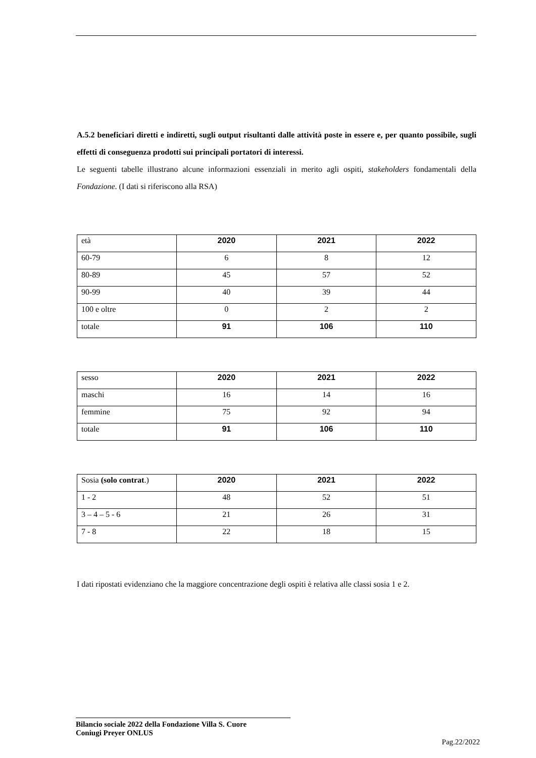A.5.2 beneficiari diretti e indiretti, sugli output risultanti dalle attività poste in essere e, per quanto possibile, sugli effetti di conseguenza prodotti sui principali portatori di interessi.
Le seguenti tabelle illustrano alcune informazioni essenziali in merito agli ospiti, stakeholders fondamentali della Fondazione. (I dati si riferiscono alla RSA)
| età | 2020 | 2021 | 2022 |
| --- | --- | --- | --- |
| 60-79 | 6 | 8 | 12 |
| 80-89 | 45 | 57 | 52 |
| 90-99 | 40 | 39 | 44 |
| 100 e oltre | 0 | 2 | 2 |
| totale | 91 | 106 | 110 |
| sesso | 2020 | 2021 | 2022 |
| --- | --- | --- | --- |
| maschi | 16 | 14 | 16 |
| femmine | 75 | 92 | 94 |
| totale | 91 | 106 | 110 |
| Sosia (solo contrat .) | 2020 | 2021 | 2022 |
| --- | --- | --- | --- |
| 1 - 2 | 48 | 52 | 51 |
| 3 – 4 – 5 - 6 | 21 | 26 | 31 |
| 7 - 8 | 22 | 18 | 15 |
I dati ripostati evidenziano che la maggiore concentrazione degli ospiti è relativa alle classi sosia 1 e 2.
Bilancio sociale 2022 della Fondazione Villa S. Cuore
Coniugi Preyer ONLUS
Pag.22/2022